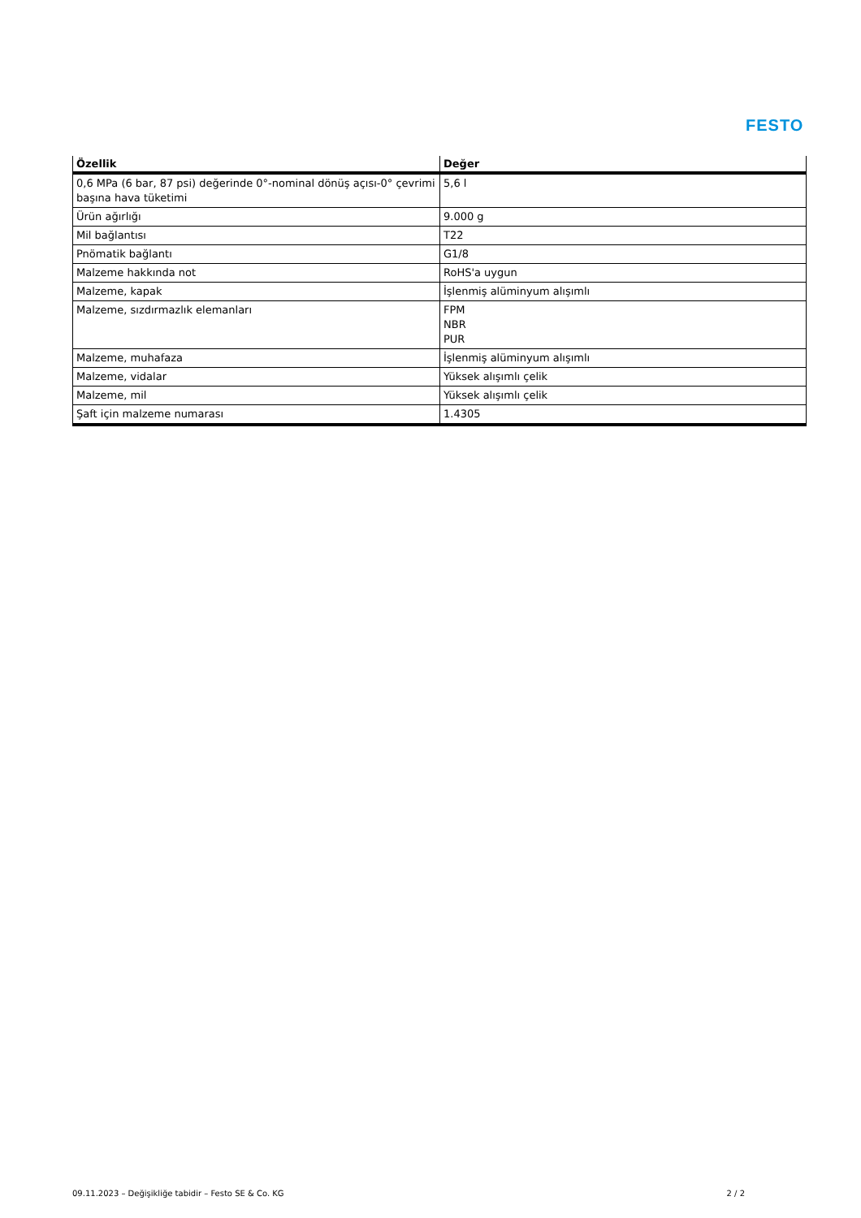FESTO
| Özellik | Değer |
| --- | --- |
| 0,6 MPa (6 bar, 87 psi) değerinde 0°-nominal dönüş açısı-0° çevrimi başına hava tüketimi | 5,6 l |
| Ürün ağırlığı | 9.000 g |
| Mil bağlantısı | T22 |
| Pnömatik bağlantı | G1/8 |
| Malzeme hakkında not | RoHS'a uygun |
| Malzeme, kapak | İşlenmiş alüminyum alışımlı |
| Malzeme, sızdırmazlık elemanları | FPM NBR PUR |
| Malzeme, muhafaza | İşlenmiş alüminyum alışımlı |
| Malzeme, vidalar | Yüksek alışımlı çelik |
| Malzeme, mil | Yüksek alışımlı çelik |
| Şaft için malzeme numarası | 1.4305 |
09.11.2023 – Değişikliğe tabidir – Festo SE & Co. KG 2 / 2